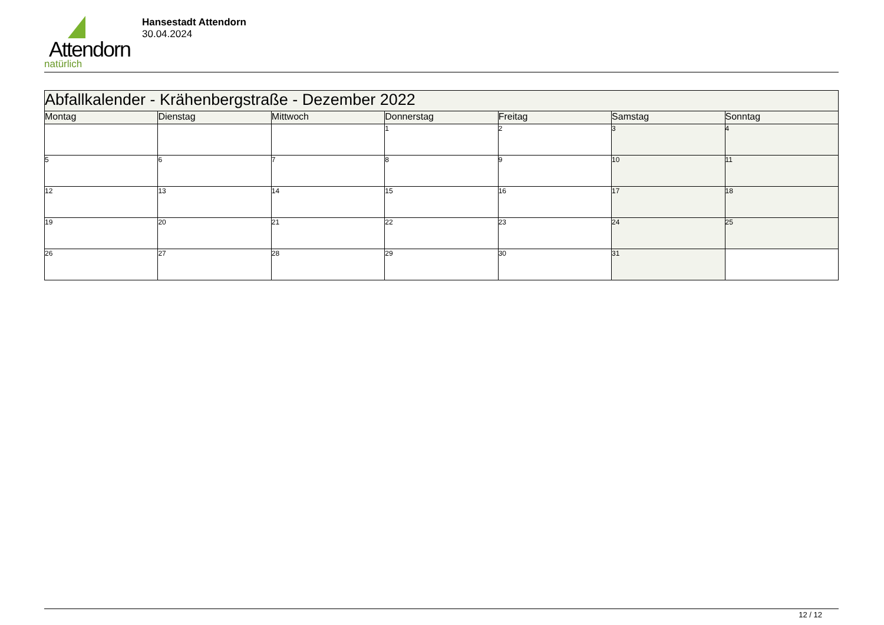Attendorn
natürlich
Hansestadt Attendorn
30.04.2024
| Abfallkalender - Krähenbergstraße - Dezember 2022 | | | | | | |
| Montag | Dienstag | Mittwoch | Donnerstag | Freitag | Samstag | Sonntag |
| | | | 1 | 2 | 3 | 4 |
| 5 | 6 | 7 | 8 | 9 | 10 | 11 |
| 12 | 13 | 14 | 15 | 16 | 17 | 18 |
| 19 | 20 | 21 | 22 | 23 | 24 | 25 |
| 26 | 27 | 28 | 29 | 30 | 31 | |
12 / 12